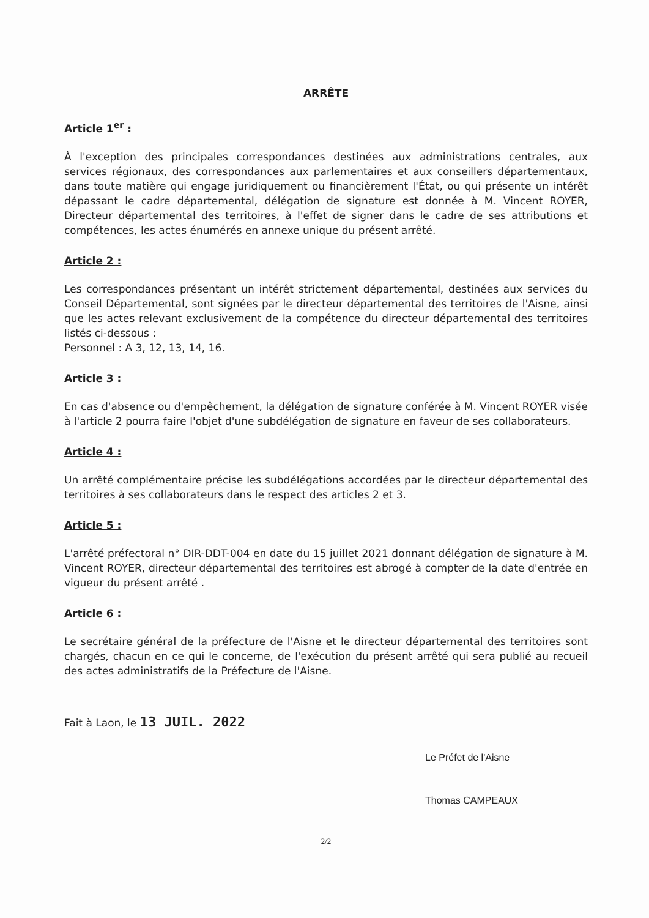ARRÊTE
Article 1<sup>er</sup> :
À l'exception des principales correspondances destinées aux administrations centrales, aux services régionaux, des correspondances aux parlementaires et aux conseillers départementaux, dans toute matière qui engage juridiquement ou financièrement l'État, ou qui présente un intérêt dépassant le cadre départemental, délégation de signature est donnée à M. Vincent ROYER, Directeur départemental des territoires, à l'effet de signer dans le cadre de ses attributions et compétences, les actes énumérés en annexe unique du présent arrêté.
Article 2 :
Les correspondances présentant un intérêt strictement départemental, destinées aux services du Conseil Départemental, sont signées par le directeur départemental des territoires de l'Aisne, ainsi que les actes relevant exclusivement de la compétence du directeur départemental des territoires listés ci-dessous :
Personnel : A 3, 12, 13, 14, 16.
Article 3 :
En cas d'absence ou d'empêchement, la délégation de signature conférée à M. Vincent ROYER visée à l'article 2 pourra faire l'objet d'une subdélégation de signature en faveur de ses collaborateurs.
Article 4 :
Un arrêté complémentaire précise les subdélégations accordées par le directeur départemental des territoires à ses collaborateurs dans le respect des articles 2 et 3.
Article 5 :
L'arrêté préfectoral n° DIR-DDT-004 en date du 15 juillet 2021 donnant délégation de signature à M. Vincent ROYER, directeur départemental des territoires est abrogé à compter de la date d'entrée en vigueur du présent arrêté .
Article 6 :
Le secrétaire général de la préfecture de l'Aisne et le directeur départemental des territoires sont chargés, chacun en ce qui le concerne, de l'exécution du présent arrêté qui sera publié au recueil des actes administratifs de la Préfecture de l'Aisne.
Fait à Laon, le 13 JUIL. 2022
Le Préfet de l'Aisne
Thomas CAMPEAUX
2/2